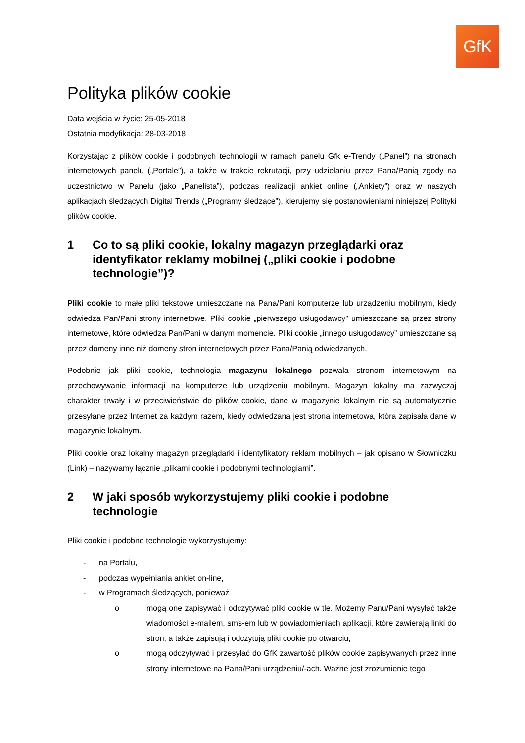GfK
Polityka plików cookie
Data wejścia w życie: 25-05-2018
Ostatnia modyfikacja: 28-03-2018
Korzystając z plików cookie i podobnych technologii w ramach panelu Gfk e-Trendy („Panel”) na stronach internetowych panelu („Portale”), a także w trakcie rekrutacji, przy udzielaniu przez Pana/Panią zgody na uczestnictwo w Panelu (jako „Panelista”), podczas realizacji ankiet online („Ankiety”) oraz w naszych aplikacjach śledzących Digital Trends („Programy śledzące”), kierujemy się postanowieniami niniejszej Polityki plików cookie.
1 Co to są pliki cookie, lokalny magazyn przeglądarki oraz identyfikator reklamy mobilnej („pliki cookie i podobne technologie”)?
Pliki cookie to małe pliki tekstowe umieszczane na Pana/Pani komputerze lub urządzeniu mobilnym, kiedy odwiedza Pan/Pani strony internetowe. Pliki cookie „pierwszego usługodawcy” umieszczane są przez strony internetowe, które odwiedza Pan/Pani w danym momencie. Pliki cookie „innego usługodawcy” umieszczane są przez domeny inne niż domeny stron internetowych przez Pana/Panią odwiedzanych.
Podobnie jak pliki cookie, technologia magazynu lokalnego pozwala stronom internetowym na przechowywanie informacji na komputerze lub urządzeniu mobilnym. Magazyn lokalny ma zazwyczaj charakter trwały i w przeciwieństwie do plików cookie, dane w magazynie lokalnym nie są automatycznie przesyłane przez Internet za każdym razem, kiedy odwiedzana jest strona internetowa, która zapisała dane w magazynie lokalnym.
Pliki cookie oraz lokalny magazyn przeglądarki i identyfikatory reklam mobilnych – jak opisano w Słowniczku (Link) – nazywamy łącznie „plikami cookie i podobnymi technologiami”.
2 W jaki sposób wykorzystujemy pliki cookie i podobne technologie
Pliki cookie i podobne technologie wykorzystujemy:
- na Portalu,
- podczas wypełniania ankiet on-line,
- w Programach śledzących, ponieważ
o mogą one zapisywać i odczytywać pliki cookie w tle. Możemy Panu/Pani wysyłać także wiadomości e-mailem, sms-em lub w powiadomieniach aplikacji, które zawierają linki do stron, a także zapisują i odczytują pliki cookie po otwarciu,
o mogą odczytywać i przesyłać do GfK zawartość plików cookie zapisywanych przez inne strony internetowe na Pana/Pani urządzeniu/-ach. Ważne jest zrozumienie tego